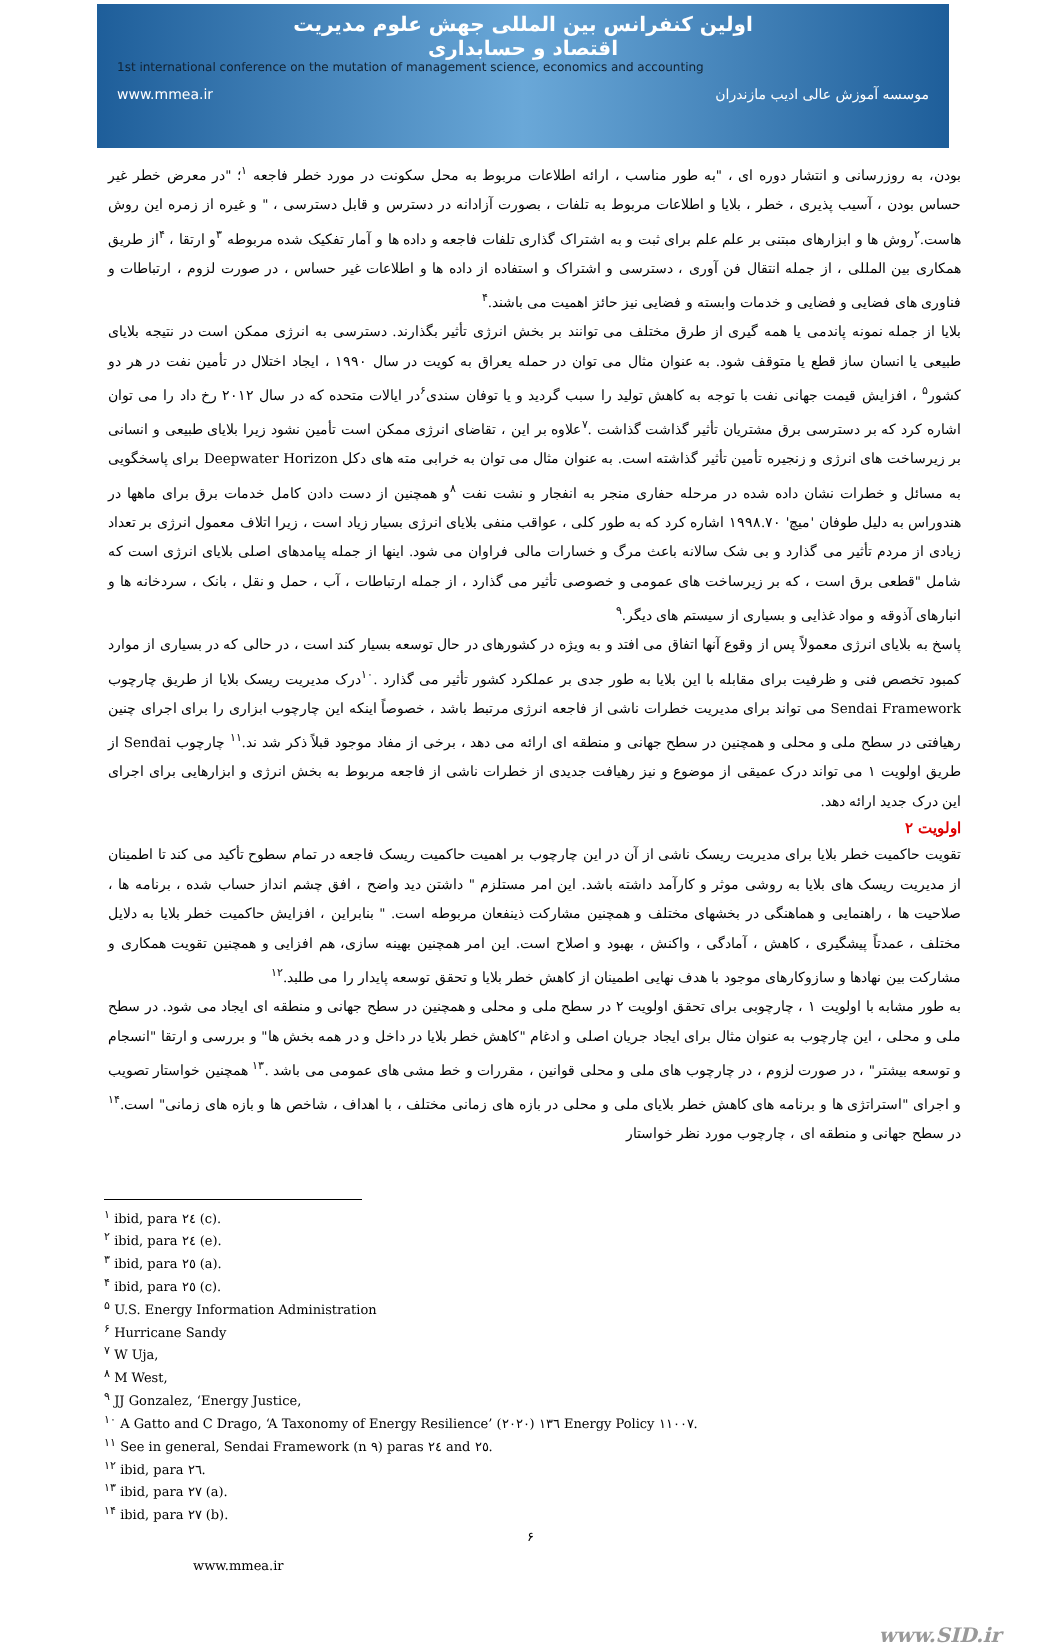اولین کنفرانس بین المللی جهش علوم مدیریت
اقتصاد و حسابداری
1st international conference on the mutation of management science, economics and accounting
www.mmea.ir موسسه آموزش عالی ادیب مازندران
بودن، به روزرسانی و انتشار دوره ای ، "به طور مناسب ، ارائه اطلاعات مربوط به محل سکونت در مورد خطر فاجعه <sup>۱</sup>؛ "در معرض خطر غیر حساس بودن ، آسیب پذیری ، خطر ، بلایا و اطلاعات مربوط به تلفات ، بصورت آزادانه در دسترس و قابل دسترسی ، " و غیره از زمره این روش هاست.<sup>۲</sup>روش ها و ابزارهای مبتنی بر علم علم برای ثبت و به اشتراک گذاری تلفات فاجعه و داده ها و آمار تفکیک شده مربوطه <sup>۳</sup>و ارتقا ، <sup>۴</sup>از طریق همکاری بین المللی ، از جمله انتقال فن آوری ، دسترسی و اشتراک و استفاده از داده ها و اطلاعات غیر حساس ، در صورت لزوم ، ارتباطات و فناوری های فضایی و فضایی و خدمات وابسته و فضایی نیز حائز اهمیت می باشند.<sup>۴</sup>
بلایا از جمله نمونه پاندمی یا همه گیری از طرق مختلف می توانند بر بخش انرژی تأثیر بگذارند. دسترسی به انرژی ممکن است در نتیجه بلایای طبیعی یا انسان ساز قطع یا متوقف شود. به عنوان مثال می توان در حمله یعراق به کویت در سال ۱۹۹۰ ، ایجاد اختلال در تأمین نفت در هر دو کشور<sup>۵</sup> ، افزایش قیمت جهانی نفت با توجه به کاهش تولید را سبب گردید و یا توفان سندی<sup>۶</sup>در ایالات متحده که در سال ۲۰۱۲ رخ داد را می توان اشاره کرد که بر دسترسی برق مشتریان تأثیر گذاشت گذاشت .<sup>۷</sup>علاوه بر این ، تقاضای انرژی ممکن است تأمین نشود زیرا بلایای طبیعی و انسانی بر زیرساخت های انرژی و زنجیره تأمین تأثیر گذاشته است. به عنوان مثال می توان به خرابی مته های دکل Deepwater Horizon برای پاسخگویی به مسائل و خطرات نشان داده شده در مرحله حفاری منجر به انفجار و نشت نفت <sup>۸</sup>و همچنین از دست دادن کامل خدمات برق برای ماهها در هندوراس به دلیل طوفان 'میچ' ۱۹۹۸.۷۰ اشاره کرد که به طور کلی ، عواقب منفی بلایای انرژی بسیار زیاد است ، زیرا اتلاف معمول انرژی بر تعداد زیادی از مردم تأثیر می گذارد و بی شک سالانه باعث مرگ و خسارات مالی فراوان می شود. اینها از جمله پیامدهای اصلی بلایای انرژی است که شامل "قطعی برق است ، که بر زیرساخت های عمومی و خصوصی تأثیر می گذارد ، از جمله ارتباطات ، آب ، حمل و نقل ، بانک ، سردخانه ها و انبارهای آذوقه و مواد غذایی و بسیاری از سیستم های دیگر.<sup>۹</sup>
پاسخ به بلایای انرژی معمولاً پس از وقوع آنها اتفاق می افتد و به ویژه در کشورهای در حال توسعه بسیار کند است ، در حالی که در بسیاری از موارد کمبود تخصص فنی و ظرفیت برای مقابله با این بلایا به طور جدی بر عملکرد کشور تأثیر می گذارد .<sup>۱۰</sup>درک مدیریت ریسک بلایا از طریق چارچوب Sendai Framework می تواند برای مدیریت خطرات ناشی از فاجعه انرژی مرتبط باشد ، خصوصاً اینکه این چارچوب ابزاری را برای اجرای چنین رهیافتی در سطح ملی و محلی و همچنین در سطح جهانی و منطقه ای ارائه می دهد ، برخی از مفاد موجود قبلاً ذکر شد ند.<sup>۱۱</sup> چارچوب Sendai از طریق اولویت ۱ می تواند درک عمیقی از موضوع و نیز رهیافت جدیدی از خطرات ناشی از فاجعه مربوط به بخش انرژی و ابزارهایی برای اجرای این درک جدید ارائه دهد.
اولویت ۲
تقویت حاکمیت خطر بلایا برای مدیریت ریسک ناشی از آن در این چارچوب بر اهمیت حاکمیت ریسک فاجعه در تمام سطوح تأکید می کند تا اطمینان از مدیریت ریسک های بلایا به روشی موثر و کارآمد داشته باشد. این امر مستلزم " داشتن دید واضح ، افق چشم انداز حساب شده ، برنامه ها ، صلاحیت ها ، راهنمایی و هماهنگی در بخشهای مختلف و همچنین مشارکت ذینفعان مربوطه است. " بنابراین ، افزایش حاکمیت خطر بلایا به دلایل مختلف ، عمدتاً پیشگیری ، کاهش ، آمادگی ، واکنش ، بهبود و اصلاح است. این امر همچنین بهینه سازی، هم افزایی و همچنین تقویت همکاری و مشارکت بین نهادها و سازوکارهای موجود با هدف نهایی اطمینان از کاهش خطر بلایا و تحقق توسعه پایدار را می طلبد.<sup>۱۲</sup>
به طور مشابه با اولویت ۱ ، چارچوبی برای تحقق اولویت ۲ در سطح ملی و محلی و همچنین در سطح جهانی و منطقه ای ایجاد می شود. در سطح ملی و محلی ، این چارچوب به عنوان مثال برای ایجاد جریان اصلی و ادغام "کاهش خطر بلایا در داخل و در همه بخش ها" و بررسی و ارتقا "انسجام و توسعه بیشتر" ، در صورت لزوم ، در چارچوب های ملی و محلی قوانین ، مقررات و خط مشی های عمومی می باشد .<sup>۱۳</sup> همچنین خواستار تصویب و اجرای "استراتژی ها و برنامه های کاهش خطر بلایای ملی و محلی در بازه های زمانی مختلف ، با اهداف ، شاخص ها و بازه های زمانی" است.<sup>۱۴</sup> در سطح جهانی و منطقه ای ، چارچوب مورد نظر خواستار
<sup>۱</sup> ibid, para ٢٤ (c).
<sup>۲</sup> ibid, para ٢٤ (e).
<sup>۳</sup> ibid, para ٢٥ (a).
<sup>۴</sup> ibid, para ٢٥ (c).
<sup>۵</sup> U.S. Energy Information Administration
<sup>۶</sup> Hurricane Sandy
<sup>۷</sup> W Uja,
<sup>۸</sup> M West,
<sup>۹</sup> JJ Gonzalez, ‘Energy Justice,
<sup>۱۰</sup> A Gatto and C Drago, ‘A Taxonomy of Energy Resilience’ (٢٠٢٠) ١٣٦ Energy Policy ١١٠٠٧.
<sup>۱۱</sup> See in general, Sendai Framework (n ٩) paras ٢٤ and ٢٥.
<sup>۱۲</sup> ibid, para ٢٦.
<sup>۱۳</sup> ibid, para ٢٧ (a).
<sup>۱۴</sup> ibid, para ٢٧ (b).
۶
www.mmea.ir
www.SID.ir